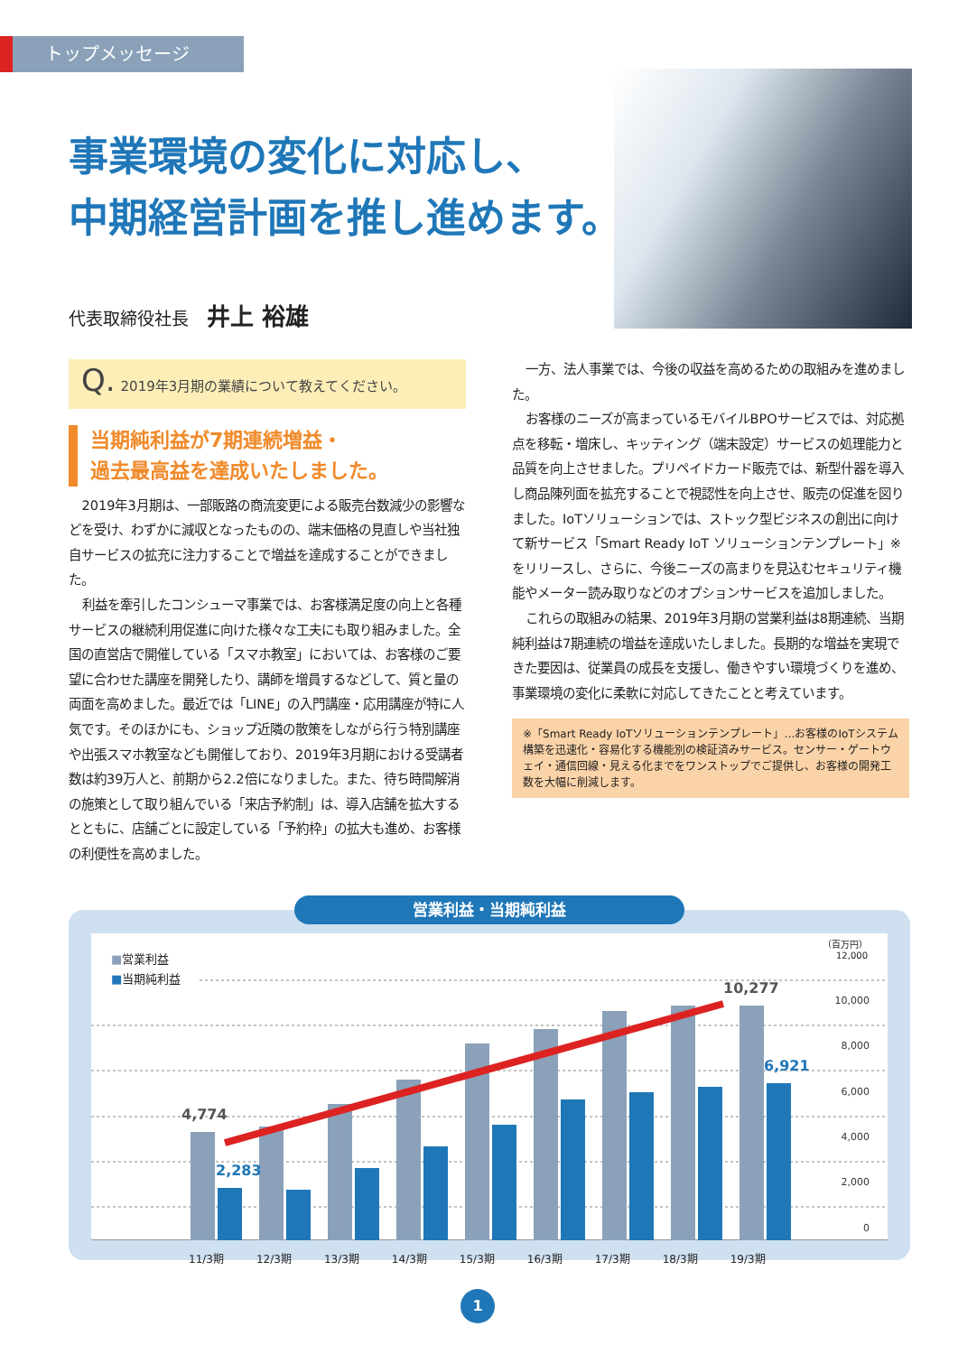トップメッセージ
事業環境の変化に対応し、
中期経営計画を推し進めます。
代表取締役社長 井上 裕雄
Q. 2019年3月期の業績について教えてください。
当期純利益が7期連続増益・
過去最高益を達成いたしました。
2019年3月期は、一部販路の商流変更による販売台数減少の影響などを受け、わずかに減収となったものの、端末価格の見直しや当社独自サービスの拡充に注力することで増益を達成することができました。
利益を牽引したコンシューマ事業では、お客様満足度の向上と各種サービスの継続利用促進に向けた様々な工夫にも取り組みました。全国の直営店で開催している「スマホ教室」においては、お客様のご要望に合わせた講座を開発したり、講師を増員するなどして、質と量の両面を高めました。最近では「LINE」の入門講座・応用講座が特に人気です。そのほかにも、ショップ近隣の散策をしながら行う特別講座や出張スマホ教室なども開催しており、2019年3月期における受講者数は約39万人と、前期から2.2倍になりました。また、待ち時間解消の施策として取り組んでいる「来店予約制」は、導入店舗を拡大するとともに、店舗ごとに設定している「予約枠」の拡大も進め、お客様の利便性を高めました。
一方、法人事業では、今後の収益を高めるための取組みを進めました。
お客様のニーズが高まっているモバイルBPOサービスでは、対応拠点を移転・増床し、キッティング（端末設定）サービスの処理能力と品質を向上させました。プリペイドカード販売では、新型什器を導入し商品陳列面を拡充することで視認性を向上させ、販売の促進を図りました。IoTソリューションでは、ストック型ビジネスの創出に向けて新サービス「Smart Ready IoT ソリューションテンプレート」※ をリリースし、さらに、今後ニーズの高まりを見込むセキュリティ機能やメーター読み取りなどのオプションサービスを追加しました。
これらの取組みの結果、2019年3月期の営業利益は8期連続、当期純利益は7期連続の増益を達成いたしました。長期的な増益を実現できた要因は、従業員の成長を支援し、働きやすい環境づくりを進め、事業環境の変化に柔軟に対応してきたことと考えています。
※「Smart Ready IoTソリューションテンプレート」…お客様のIoTシステム構築を迅速化・容易化する機能別の検証済みサービス。センサー・ゲートウェイ・通信回線・見える化までをワンストップでご提供し、お客様の開発工数を大幅に削減します。
営業利益・当期純利益
■営業利益
■当期純利益
（百万円）
12,000
10,000
8,000
6,000
4,000
2,000
0
4,774
2,283
10,277
6,921
11/3期 12/3期 13/3期 14/3期 15/3期 16/3期 17/3期 18/3期 19/3期
1